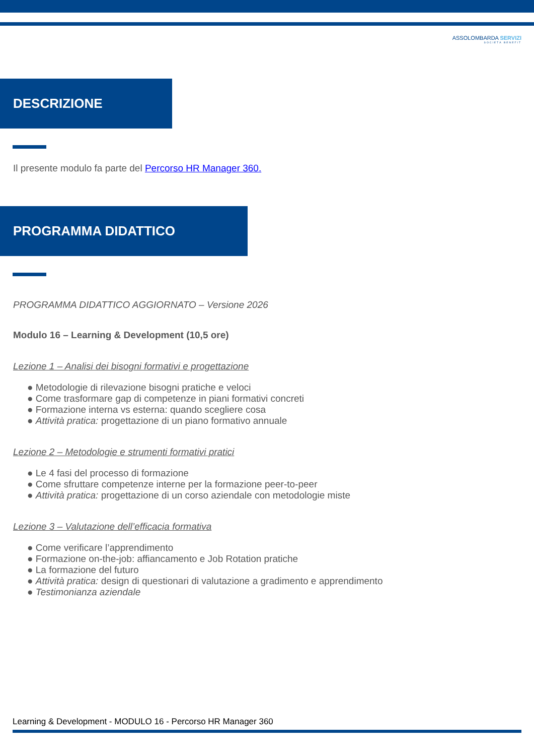ASSOLOMBARDA SERVIZI
SOCIETÀ BENEFIT
DESCRIZIONE
Il presente modulo fa parte del Percorso HR Manager 360.
PROGRAMMA DIDATTICO
PROGRAMMA DIDATTICO AGGIORNATO – Versione 2026
Modulo 16 – Learning & Development (10,5 ore)
Lezione 1 – Analisi dei bisogni formativi e progettazione
● Metodologie di rilevazione bisogni pratiche e veloci
● Come trasformare gap di competenze in piani formativi concreti
● Formazione interna vs esterna: quando scegliere cosa
● Attività pratica: progettazione di un piano formativo annuale
Lezione 2 – Metodologie e strumenti formativi pratici
● Le 4 fasi del processo di formazione
● Come sfruttare competenze interne per la formazione peer-to-peer
● Attività pratica: progettazione di un corso aziendale con metodologie miste
Lezione 3 – Valutazione dell’efficacia formativa
● Come verificare l’apprendimento
● Formazione on-the-job: affiancamento e Job Rotation pratiche
● La formazione del futuro
● Attività pratica: design di questionari di valutazione a gradimento e apprendimento
● Testimonianza aziendale
Learning & Development - MODULO 16 - Percorso HR Manager 360